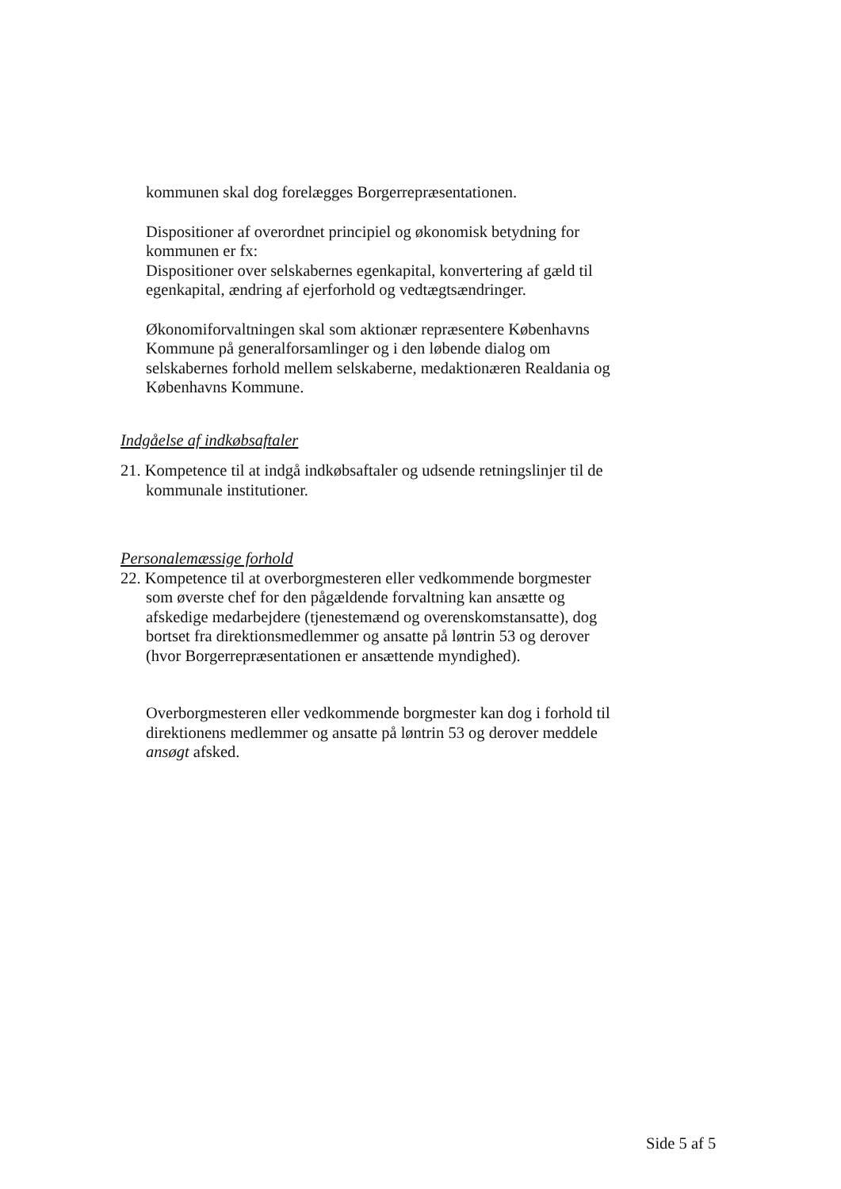kommunen skal dog forelægges Borgerrepræsentationen.
Dispositioner af overordnet principiel og økonomisk betydning for kommunen er fx:
Dispositioner over selskabernes egenkapital, konvertering af gæld til egenkapital, ændring af ejerforhold og vedtægtsændringer.
Økonomiforvaltningen skal som aktionær repræsentere Københavns Kommune på generalforsamlinger og i den løbende dialog om selskabernes forhold mellem selskaberne, medaktionæren Realdania og Københavns Kommune.
Indgåelse af indkøbsaftaler
21. Kompetence til at indgå indkøbsaftaler og udsende retningslinjer til de kommunale institutioner.
Personalemæssige forhold
22. Kompetence til at overborgmesteren eller vedkommende borgmester som øverste chef for den pågældende forvaltning kan ansætte og afskedige medarbejdere (tjenestemænd og overenskomstansatte), dog bortset fra direktionsmedlemmer og ansatte på løntrin 53 og derover (hvor Borgerrepræsentationen er ansættende myndighed).
Overborgmesteren eller vedkommende borgmester kan dog i forhold til direktionens medlemmer og ansatte på løntrin 53 og derover meddele ansøgt afsked.
Side 5 af 5